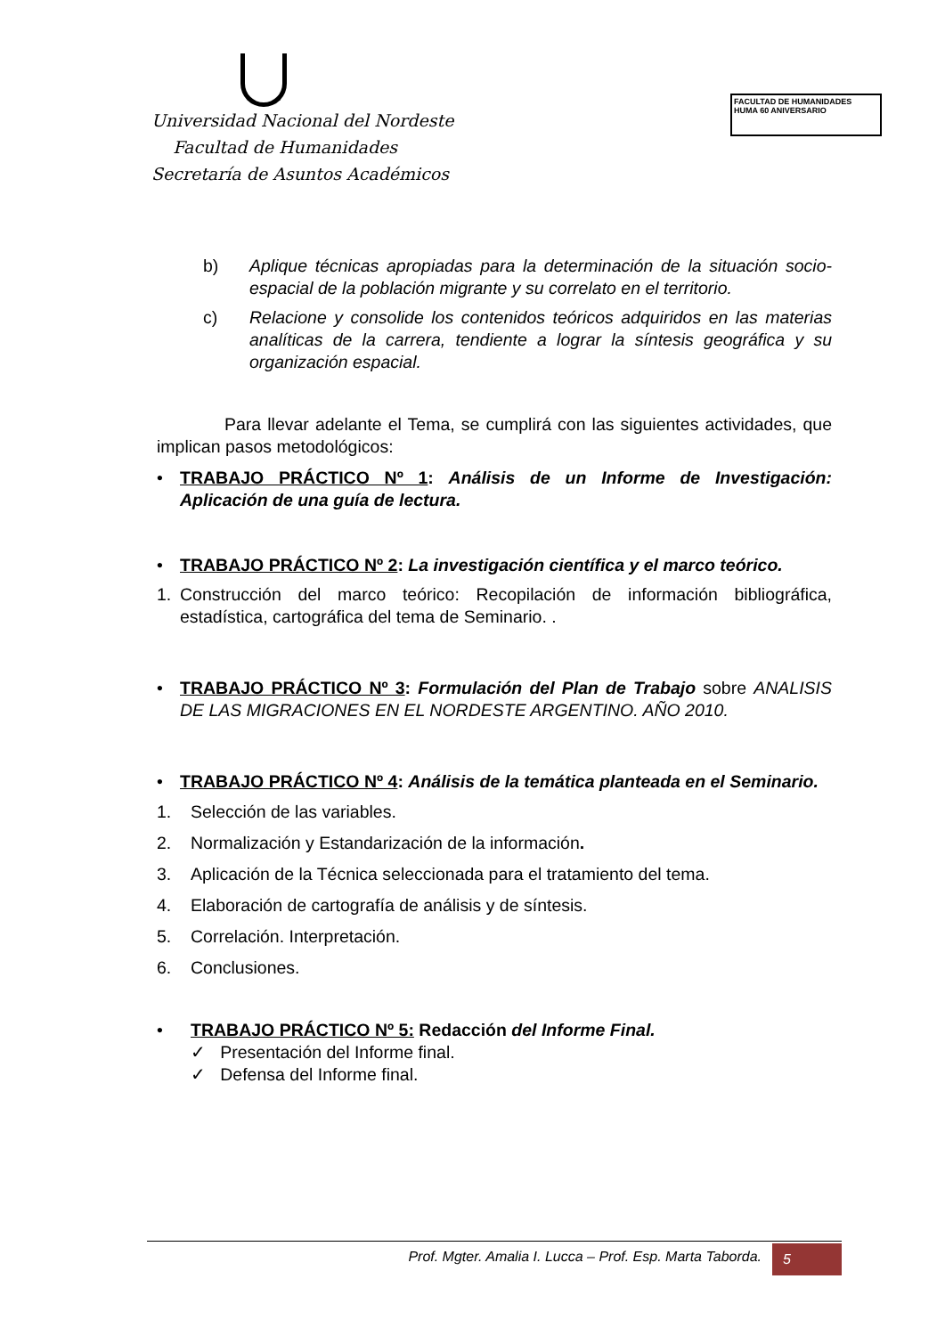Universidad Nacional del Nordeste
Facultad de Humanidades
Secretaría de Asuntos Académicos
FACULTAD DE HUMANIDADES
HUMA 60 ANIVERSARIO
b) Aplique técnicas apropiadas para la determinación de la situación socio-espacial de la población migrante y su correlato en el territorio.
c) Relacione y consolide los contenidos teóricos adquiridos en las materias analíticas de la carrera, tendiente a lograr la síntesis geográfica y su organización espacial.
Para llevar adelante el Tema, se cumplirá con las siguientes actividades, que implican pasos metodológicos:
• TRABAJO PRÁCTICO Nº 1: Análisis de un Informe de Investigación: Aplicación de una guía de lectura.
• TRABAJO PRÁCTICO Nº 2: La investigación científica y el marco teórico.
1. Construcción del marco teórico: Recopilación de información bibliográfica, estadística, cartográfica del tema de Seminario. .
• TRABAJO PRÁCTICO Nº 3: Formulación del Plan de Trabajo sobre ANALISIS DE LAS MIGRACIONES EN EL NORDESTE ARGENTINO. AÑO 2010.
• TRABAJO PRÁCTICO Nº 4: Análisis de la temática planteada en el Seminario.
1. Selección de las variables.
2. Normalización y Estandarización de la información.
3. Aplicación de la Técnica seleccionada para el tratamiento del tema.
4. Elaboración de cartografía de análisis y de síntesis.
5. Correlación. Interpretación.
6. Conclusiones.
• TRABAJO PRÁCTICO Nº 5: Redacción del Informe Final.
✓ Presentación del Informe final.
✓ Defensa del Informe final.
Prof. Mgter. Amalia I. Lucca – Prof. Esp. Marta Taborda. 5